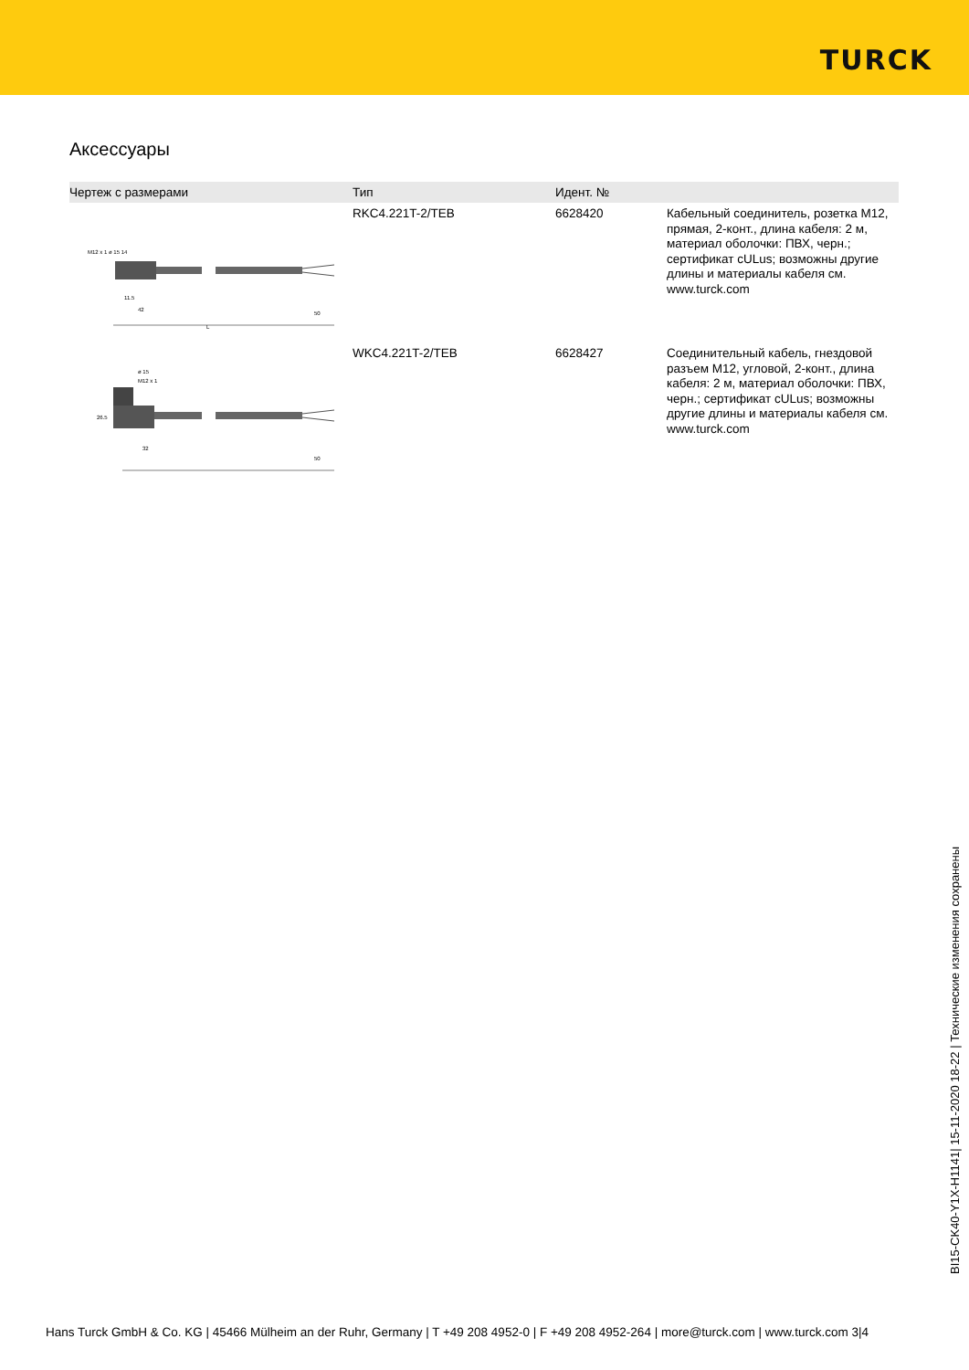TURCK
Аксессуары
| Чертеж с размерами | Тип | Идент. № | |
| --- | --- | --- | --- |
| M12 x 1 ø 15 14 L 11.5 42 50 | RKC4.221T-2/TEB | 6628420 | Кабельный соединитель, розетка M12, прямая, 2-конт., длина кабеля: 2 м, материал оболочки: ПВХ, черн.; сертификат cULus; возможны другие длины и материалы кабеля см. www.turck.com |
| ø 15 M12 x 1 26.5 32 50 | WKC4.221T-2/TEB | 6628427 | Соединительный кабель, гнездовой разъем M12, угловой, 2-конт., длина кабеля: 2 м, материал оболочки: ПВХ, черн.; сертификат cULus; возможны другие длины и материалы кабеля см. www.turck.com |
BI15-CK40-Y1X-H1141| 15-11-2020 18-22 | Технические изменения сохранены
Hans Turck GmbH & Co. KG | 45466 Mülheim an der Ruhr, Germany | T +49 208 4952-0 | F +49 208 4952-264 | more@turck.com | www.turck.com 3|4